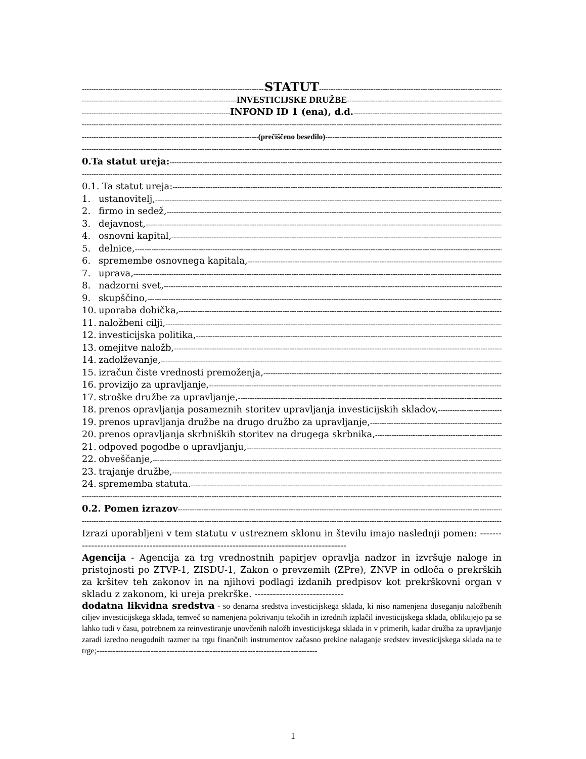STATUT
INVESTICIJSKE DRUŽBE
INFOND ID 1 (ena), d.d.
(prečiščeno besedilo)
0.Ta statut ureja:
0.1. Ta statut ureja:
1. ustanovitelj,
2. firmo in sedež,
3. dejavnost,
4. osnovni kapital,
5. delnice,
6. spremembe osnovnega kapitala,
7. uprava,
8. nadzorni svet,
9. skupščino,
10. uporaba dobička,
11. naložbeni cilji,
12. investicijska politika,
13. omejitve naložb,
14. zadolževanje,
15. izračun čiste vrednosti premoženja,
16. provizijo za upravljanje,
17. stroške družbe za upravljanje,
18. prenos opravljanja posameznih storitev upravljanja investicijskih skladov,
19. prenos upravljanja družbe na drugo družbo za upravljanje,
20. prenos opravljanja skrbniških storitev na drugega skrbnika,
21. odpoved pogodbe o upravljanju,
22. obveščanje,
23. trajanje družbe,
24. sprememba statuta.
0.2. Pomen izrazov
Izrazi uporabljeni v tem statutu v ustreznem sklonu in številu imajo naslednji pomen: ---------------------------------------------------------------------------------------------
Agencija - Agencija za trg vrednostnih papirjev opravlja nadzor in izvršuje naloge in pristojnosti po ZTVP-1, ZISDU-1, Zakon o prevzemih (ZPre), ZNVP in odloča o prekrških za kršitev teh zakonov in na njihovi podlagi izdanih predpisov kot prekrškovni organ v skladu z zakonom, ki ureja prekrške. -----------------------------
dodatna likvidna sredstva - so denarna sredstva investicijskega sklada, ki niso namenjena doseganju naložbenih ciljev investicijskega sklada, temveč so namenjena pokrivanju tekočih in izrednih izplačil investicijskega sklada, oblikujejo pa se lahko tudi v času, potrebnem za reinvestiranje unovčenih naložb investicijskega sklada in v primerih, kadar družba za upravljanje zaradi izredno neugodnih razmer na trgu finančnih instrumentov začasno prekine nalaganje sredstev investicijskega sklada na te trge;----------------------------------------------------------------------------------
1